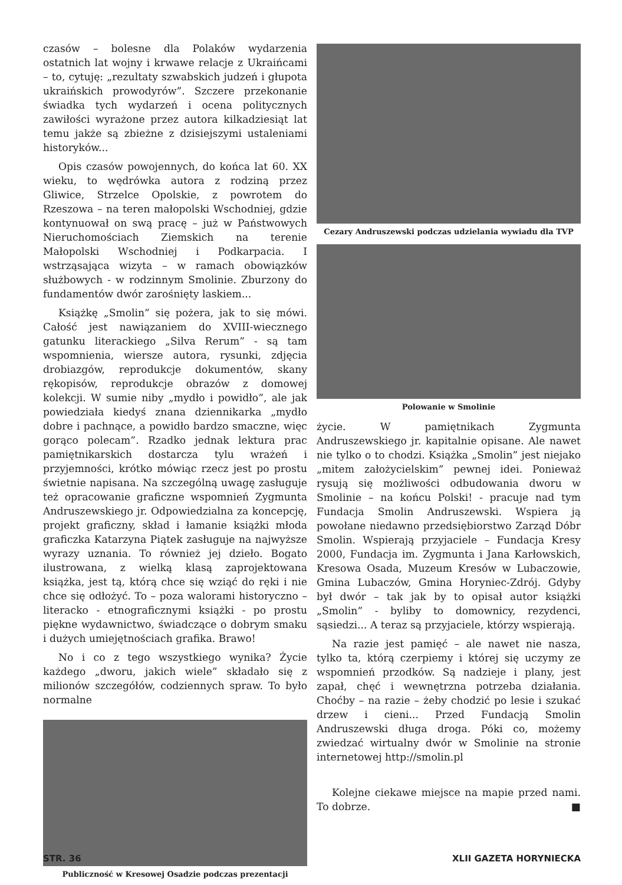czasów – bolesne dla Polaków wydarzenia ostatnich lat wojny i krwawe relacje z Ukraińcami – to, cytuję: „rezultaty szwabskich judzeń i głupota ukraińskich prowodyrów”. Szczere przekonanie świadka tych wydarzeń i ocena politycznych zawiłości wyrażone przez autora kilkadziesiąt lat temu jakże są zbieżne z dzisiejszymi ustaleniami historyków...
Opis czasów powojennych, do końca lat 60. XX wieku, to wędrówka autora z rodziną przez Gliwice, Strzelce Opolskie, z powrotem do Rzeszowa – na teren małopolski Wschodniej, gdzie kontynuował on swą pracę – już w Państwowych Nieruchomościach Ziemskich na terenie Małopolski Wschodniej i Podkarpacia. I wstrząsająca wizyta – w ramach obowiązków służbowych - w rodzinnym Smolinie. Zburzony do fundamentów dwór zarośnięty laskiem...
Książkę „Smolin” się pożera, jak to się mówi. Całość jest nawiązaniem do XVIII-wiecznego gatunku literackiego „Silva Rerum” - są tam wspomnienia, wiersze autora, rysunki, zdjęcia drobiazgów, reprodukcje dokumentów, skany rękopisów, reprodukcje obrazów z domowej kolekcji. W sumie niby „mydło i powidło”, ale jak powiedziała kiedyś znana dziennikarka „mydło dobre i pachnące, a powidło bardzo smaczne, więc gorąco polecam”. Rzadko jednak lektura prac pamiętnikarskich dostarcza tylu wrażeń i przyjemności, krótko mówiąc rzecz jest po prostu świetnie napisana. Na szczególną uwagę zasługuje też opracowanie graficzne wspomnień Zygmunta Andruszewskiego jr. Odpowiedzialna za koncepcję, projekt graficzny, skład i łamanie książki młoda graficzka Katarzyna Piątek zasługuje na najwyższe wyrazy uznania. To również jej dzieło. Bogato ilustrowana, z wielką klasą zaprojektowana książka, jest tą, którą chce się wziąć do ręki i nie chce się odłożyć. To – poza walorami historyczno – literacko - etnograficznymi książki - po prostu piękne wydawnictwo, świadczące o dobrym smaku i dużych umiejętnościach grafika. Brawo!
No i co z tego wszystkiego wynika? Życie każdego „dworu, jakich wiele” składało się z milionów szczegółów, codziennych spraw. To było normalne
Publiczność w Kresowej Osadzie podczas prezentacji
Cezary Andruszewski podczas udzielania wywiadu dla TVP
Polowanie w Smolinie
życie. W pamiętnikach Zygmunta Andruszewskiego jr. kapitalnie opisane. Ale nawet nie tylko o to chodzi. Książka „Smolin” jest niejako „mitem założycielskim” pewnej idei. Ponieważ rysują się możliwości odbudowania dworu w Smolinie – na końcu Polski! - pracuje nad tym Fundacja Smolin Andruszewski. Wspiera ją powołane niedawno przedsiębiorstwo Zarząd Dóbr Smolin. Wspierają przyjaciele – Fundacja Kresy 2000, Fundacja im. Zygmunta i Jana Karłowskich, Kresowa Osada, Muzeum Kresów w Lubaczowie, Gmina Lubaczów, Gmina Horyniec-Zdrój. Gdyby był dwór – tak jak by to opisał autor książki „Smolin” - byliby to domownicy, rezydenci, sąsiedzi... A teraz są przyjaciele, którzy wspierają.
Na razie jest pamięć – ale nawet nie nasza, tylko ta, którą czerpiemy i której się uczymy ze wspomnień przodków. Są nadzieje i plany, jest zapał, chęć i wewnętrzna potrzeba działania. Choćby – na razie – żeby chodzić po lesie i szukać drzew i cieni... Przed Fundacją Smolin Andruszewski długa droga. Póki co, możemy zwiedzać wirtualny dwór w Smolinie na stronie internetowej http://smolin.pl
Kolejne ciekawe miejsce na mapie przed nami. To dobrze. ■
STR. 36 XLII GAZETA HORYNIECKA